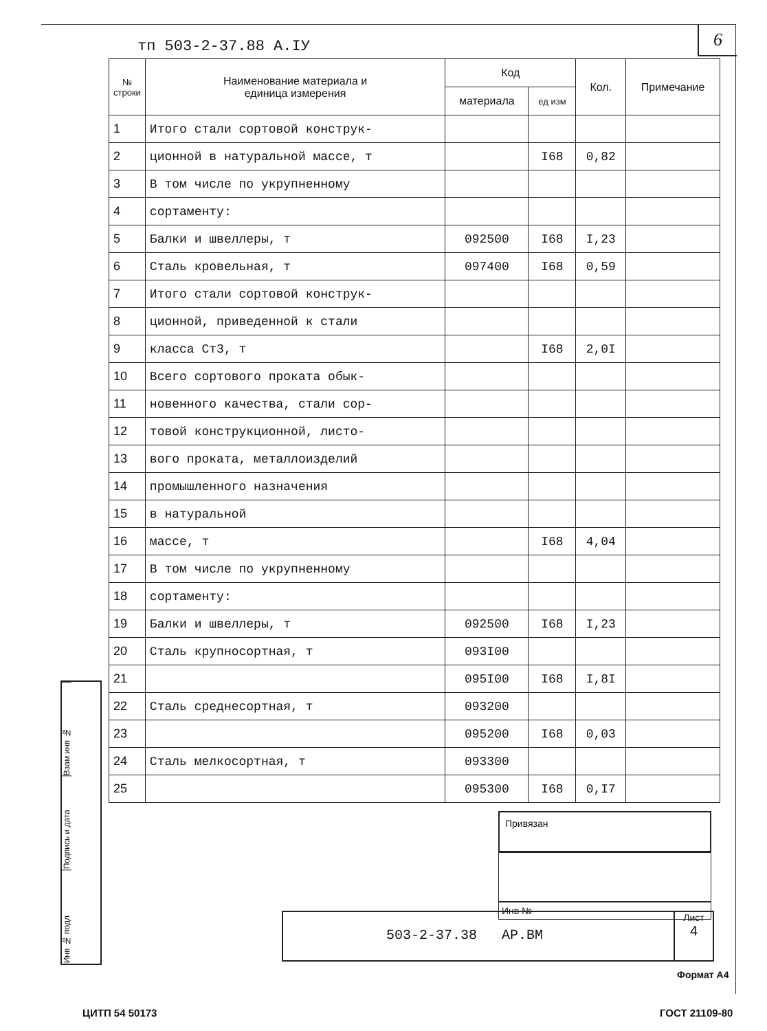6
тп 503-2-37.88 А.IУ
| № строки | Наименование материала и единица измерения | Код | | Кол. | Примечание |
| --- | --- | --- | --- | --- | --- |
| | | материала | ед изм | | |
| 1 | Итого стали сортовой конструк- | | | | |
| 2 | ционной в натуральной массе, т | | I68 | 0,82 | |
| 3 | В том числе по укрупненному | | | | |
| 4 | сортаменту: | | | | |
| 5 | Балки и швеллеры, т | 092500 | I68 | I,23 | |
| 6 | Сталь кровельная, т | 097400 | I68 | 0,59 | |
| 7 | Итого стали сортовой конструк- | | | | |
| 8 | ционной, приведенной к стали | | | | |
| 9 | класса Ст3, т | | I68 | 2,0I | |
| 10 | Всего сортового проката обык- | | | | |
| 11 | новенного качества, стали сор- | | | | |
| 12 | товой конструкционной, листо- | | | | |
| 13 | вого проката, металлоизделий | | | | |
| 14 | промышленного назначения | | | | |
| 15 | в натуральной | | | | |
| 16 | массе, т | | I68 | 4,04 | |
| 17 | В том числе по укрупненному | | | | |
| 18 | сортаменту: | | | | |
| 19 | Балки и швеллеры, т | 092500 | I68 | I,23 | |
| 20 | Сталь крупносортная, т | 093I00 | | | |
| 21 | | 095I00 | I68 | I,8I | |
| 22 | Сталь среднесортная, т | 093200 | | | |
| 23 | | 095200 | I68 | 0,03 | |
| 24 | Сталь мелкосортная, т | 093300 | | | |
| 25 | | 095300 | I68 | 0,I7 | |
Взам инв №
Подпись и дата
Инв № подл
Привязан
Инв №
503-2-37.38 АР.ВМ
Лист
4
Формат А4
ЦИТП 54 50173 ГОСТ 21109-80